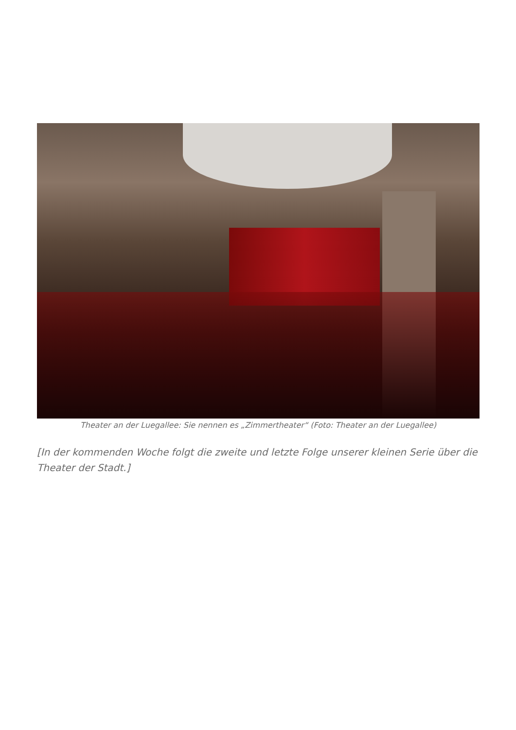Theater an der Luegallee: Sie nennen es „Zimmertheater“ (Foto: Theater an der Luegallee)
[In der kommenden Woche folgt die zweite und letzte Folge unserer kleinen Serie über die Theater der Stadt.]